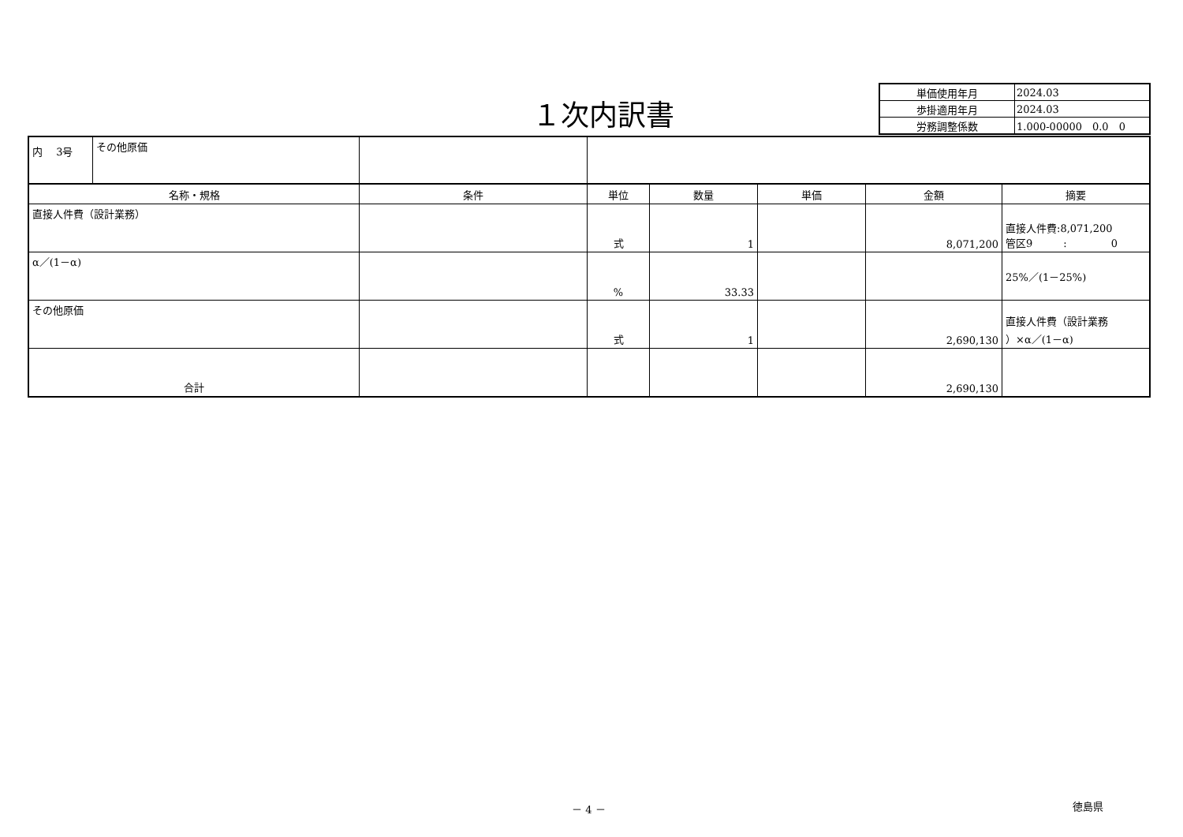１次内訳書
| 単価使用年月 | 2024.03 |
| 歩掛適用年月 | 2024.03 |
| 労務調整係数 | 1.000-00000 0.0 0 |
| / 内 3号 / その他原価 / | | | | | | |
| 名称・規格 | 条件 | 単位 | 数量 | 単価 | 金額 | 摘要 |
| 直接人件費（設計業務） | | 式 | 1 | | 8,071,200 | 直接人件費:8,071,200 管区9 : 0 |
| α／(1－α) | | % | 33.33 | | | 25%／(1－25%) |
| その他原価 | | 式 | 1 | | 2,690,130 | 直接人件費（設計業務 ）×α／(1－α) |
| 合計 | | | | | 2,690,130 | |
－ 4 － 徳島県